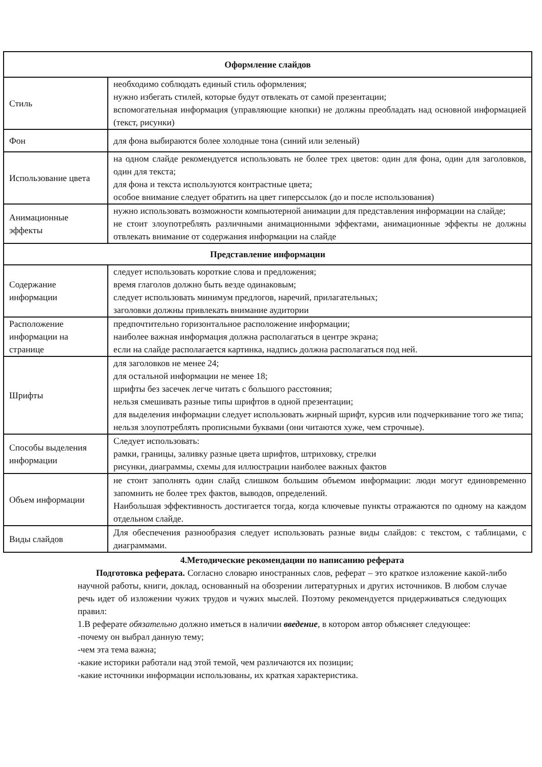| Оформление слайдов | |
| --- | --- |
| Стиль | необходимо соблюдать единый стиль оформления; нужно избегать стилей, которые будут отвлекать от самой презентации; вспомогательная информация (управляющие кнопки) не должны преобладать над основной информацией (текст, рисунки) |
| Фон | для фона выбираются более холодные тона (синий или зеленый) |
| Использование цвета | на одном слайде рекомендуется использовать не более трех цветов: один для фона, один для заголовков, один для текста; для фона и текста используются контрастные цвета; особое внимание следует обратить на цвет гиперссылок (до и после использования) |
| Анимационные эффекты | нужно использовать возможности компьютерной анимации для представления информации на слайде; не стоит злоупотреблять различными анимационными эффектами, анимационные эффекты не должны отвлекать внимание от содержания информации на слайде |
| Представление информации | |
| Содержание информации | следует использовать короткие слова и предложения; время глаголов должно быть везде одинаковым; следует использовать минимум предлогов, наречий, прилагательных; заголовки должны привлекать внимание аудитории |
| Расположение информации на странице | предпочтительно горизонтальное расположение информации; наиболее важная информация должна располагаться в центре экрана; если на слайде располагается картинка, надпись должна располагаться под ней. |
| Шрифты | для заголовков не менее 24; для остальной информации не менее 18; шрифты без засечек легче читать с большого расстояния; нельзя смешивать разные типы шрифтов в одной презентации; для выделения информации следует использовать жирный шрифт, курсив или подчеркивание того же типа; нельзя злоупотреблять прописными буквами (они читаются хуже, чем строчные). |
| Способы выделения информации | Следует использовать: рамки, границы, заливку разные цвета шрифтов, штриховку, стрелки рисунки, диаграммы, схемы для иллюстрации наиболее важных фактов |
| Объем информации | не стоит заполнять один слайд слишком большим объемом информации: люди могут единовременно запомнить не более трех фактов, выводов, определений. Наибольшая эффективность достигается тогда, когда ключевые пункты отражаются по одному на каждом отдельном слайде. |
| Виды слайдов | Для обеспечения разнообразия следует использовать разные виды слайдов: с текстом, с таблицами, с диаграммами. |
4.Методические рекомендации по написанию реферата
Подготовка реферата. Согласно словарю иностранных слов, реферат – это краткое изложение какой-либо научной работы, книги, доклад, основанный на обозрении литературных и других источников. В любом случае речь идет об изложении чужих трудов и чужих мыслей. Поэтому рекомендуется придерживаться следующих правил:
1.В реферате обязательно должно иметься в наличии введение, в котором автор объясняет следующее:
-почему он выбрал данную тему;
-чем эта тема важна;
-какие историки работали над этой темой, чем различаются их позиции;
-какие источники информации использованы, их краткая характеристика.